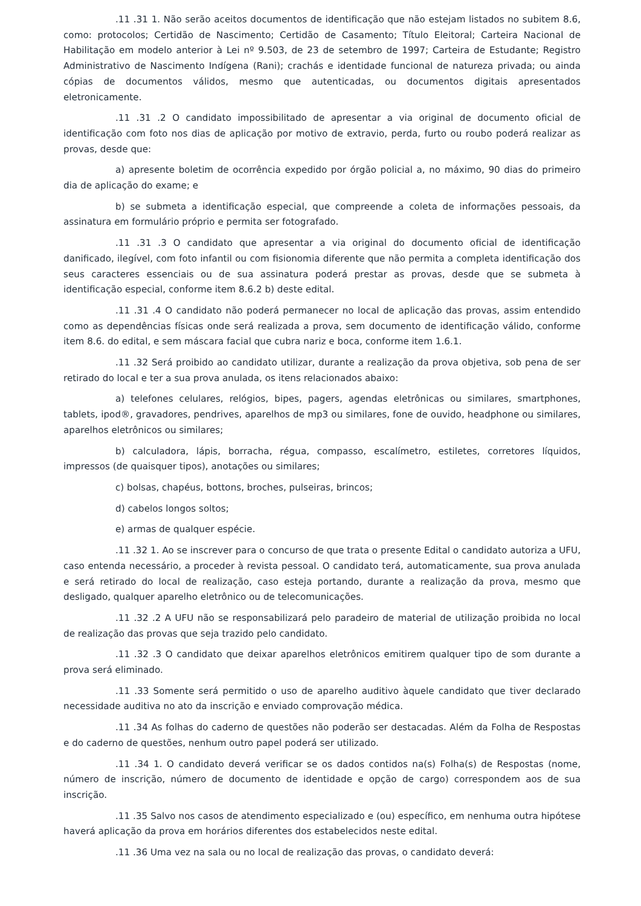.11 .31 1. Não serão aceitos documentos de identificação que não estejam listados no subitem 8.6, como: protocolos; Certidão de Nascimento; Certidão de Casamento; Título Eleitoral; Carteira Nacional de Habilitação em modelo anterior à Lei nº 9.503, de 23 de setembro de 1997; Carteira de Estudante; Registro Administrativo de Nascimento Indígena (Rani); crachás e identidade funcional de natureza privada; ou ainda cópias de documentos válidos, mesmo que autenticadas, ou documentos digitais apresentados eletronicamente.
.11 .31 .2 O candidato impossibilitado de apresentar a via original de documento oficial de identificação com foto nos dias de aplicação por motivo de extravio, perda, furto ou roubo poderá realizar as provas, desde que:
a) apresente boletim de ocorrência expedido por órgão policial a, no máximo, 90 dias do primeiro dia de aplicação do exame; e
b) se submeta a identificação especial, que compreende a coleta de informações pessoais, da assinatura em formulário próprio e permita ser fotografado.
.11 .31 .3 O candidato que apresentar a via original do documento oficial de identificação danificado, ilegível, com foto infantil ou com fisionomia diferente que não permita a completa identificação dos seus caracteres essenciais ou de sua assinatura poderá prestar as provas, desde que se submeta à identificação especial, conforme item 8.6.2 b) deste edital.
.11 .31 .4 O candidato não poderá permanecer no local de aplicação das provas, assim entendido como as dependências físicas onde será realizada a prova, sem documento de identificação válido, conforme item 8.6. do edital, e sem máscara facial que cubra nariz e boca, conforme item 1.6.1.
.11 .32 Será proibido ao candidato utilizar, durante a realização da prova objetiva, sob pena de ser retirado do local e ter a sua prova anulada, os itens relacionados abaixo:
a) telefones celulares, relógios, bipes, pagers, agendas eletrônicas ou similares, smartphones, tablets, ipod®, gravadores, pendrives, aparelhos de mp3 ou similares, fone de ouvido, headphone ou similares, aparelhos eletrônicos ou similares;
b) calculadora, lápis, borracha, régua, compasso, escalímetro, estiletes, corretores líquidos, impressos (de quaisquer tipos), anotações ou similares;
c) bolsas, chapéus, bottons, broches, pulseiras, brincos;
d) cabelos longos soltos;
e) armas de qualquer espécie.
.11 .32 1. Ao se inscrever para o concurso de que trata o presente Edital o candidato autoriza a UFU, caso entenda necessário, a proceder à revista pessoal. O candidato terá, automaticamente, sua prova anulada e será retirado do local de realização, caso esteja portando, durante a realização da prova, mesmo que desligado, qualquer aparelho eletrônico ou de telecomunicações.
.11 .32 .2 A UFU não se responsabilizará pelo paradeiro de material de utilização proibida no local de realização das provas que seja trazido pelo candidato.
.11 .32 .3 O candidato que deixar aparelhos eletrônicos emitirem qualquer tipo de som durante a prova será eliminado.
.11 .33 Somente será permitido o uso de aparelho auditivo àquele candidato que tiver declarado necessidade auditiva no ato da inscrição e enviado comprovação médica.
.11 .34 As folhas do caderno de questões não poderão ser destacadas. Além da Folha de Respostas e do caderno de questões, nenhum outro papel poderá ser utilizado.
.11 .34 1. O candidato deverá verificar se os dados contidos na(s) Folha(s) de Respostas (nome, número de inscrição, número de documento de identidade e opção de cargo) correspondem aos de sua inscrição.
.11 .35 Salvo nos casos de atendimento especializado e (ou) específico, em nenhuma outra hipótese haverá aplicação da prova em horários diferentes dos estabelecidos neste edital.
.11 .36 Uma vez na sala ou no local de realização das provas, o candidato deverá: